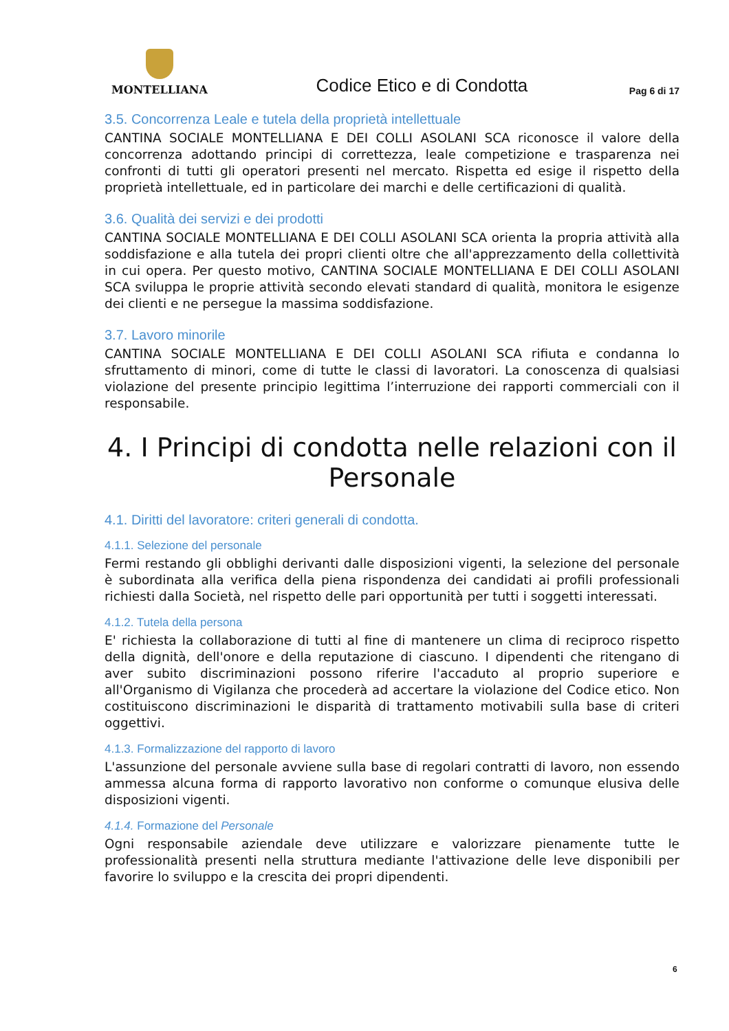MONTELLIANA
Codice Etico e di Condotta
Pag 6 di 17
3.5. Concorrenza Leale e tutela della proprietà intellettuale
CANTINA SOCIALE MONTELLIANA E DEI COLLI ASOLANI SCA riconosce il valore della concorrenza adottando principi di correttezza, leale competizione e trasparenza nei confronti di tutti gli operatori presenti nel mercato. Rispetta ed esige il rispetto della proprietà intellettuale, ed in particolare dei marchi e delle certificazioni di qualità.
3.6. Qualità dei servizi e dei prodotti
CANTINA SOCIALE MONTELLIANA E DEI COLLI ASOLANI SCA orienta la propria attività alla soddisfazione e alla tutela dei propri clienti oltre che all'apprezzamento della collettività in cui opera. Per questo motivo, CANTINA SOCIALE MONTELLIANA E DEI COLLI ASOLANI SCA sviluppa le proprie attività secondo elevati standard di qualità, monitora le esigenze dei clienti e ne persegue la massima soddisfazione.
3.7. Lavoro minorile
CANTINA SOCIALE MONTELLIANA E DEI COLLI ASOLANI SCA rifiuta e condanna lo sfruttamento di minori, come di tutte le classi di lavoratori. La conoscenza di qualsiasi violazione del presente principio legittima l’interruzione dei rapporti commerciali con il responsabile.
4. I Principi di condotta nelle relazioni con il Personale
4.1. Diritti del lavoratore: criteri generali di condotta.
4.1.1. Selezione del personale
Fermi restando gli obblighi derivanti dalle disposizioni vigenti, la selezione del personale è subordinata alla verifica della piena rispondenza dei candidati ai profili professionali richiesti dalla Società, nel rispetto delle pari opportunità per tutti i soggetti interessati.
4.1.2. Tutela della persona
E' richiesta la collaborazione di tutti al fine di mantenere un clima di reciproco rispetto della dignità, dell'onore e della reputazione di ciascuno. I dipendenti che ritengano di aver subito discriminazioni possono riferire l'accaduto al proprio superiore e all'Organismo di Vigilanza che procederà ad accertare la violazione del Codice etico. Non costituiscono discriminazioni le disparità di trattamento motivabili sulla base di criteri oggettivi.
4.1.3. Formalizzazione del rapporto di lavoro
L'assunzione del personale avviene sulla base di regolari contratti di lavoro, non essendo ammessa alcuna forma di rapporto lavorativo non conforme o comunque elusiva delle disposizioni vigenti.
4.1.4. Formazione del Personale
Ogni responsabile aziendale deve utilizzare e valorizzare pienamente tutte le professionalità presenti nella struttura mediante l'attivazione delle leve disponibili per favorire lo sviluppo e la crescita dei propri dipendenti.
6